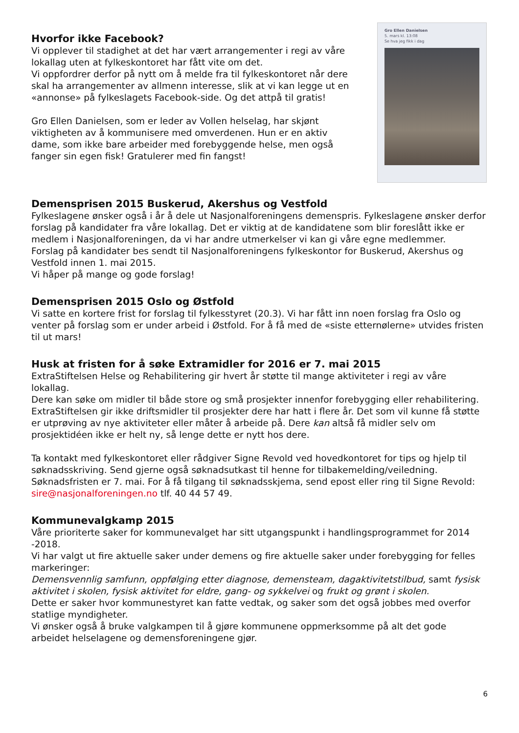Hvorfor ikke Facebook?
Vi opplever til stadighet at det har vært arrangementer i regi av våre lokallag uten at fylkeskontoret har fått vite om det.
Vi oppfordrer derfor på nytt om å melde fra til fylkeskontoret når dere skal ha arrangementer av allmenn interesse, slik at vi kan legge ut en «annonse» på fylkeslagets Facebook-side. Og det attpå til gratis!
Gro Ellen Danielsen, som er leder av Vollen helselag, har skjønt viktigheten av å kommunisere med omverdenen. Hun er en aktiv dame, som ikke bare arbeider med forebyggende helse, men også fanger sin egen fisk! Gratulerer med fin fangst!
Gro Ellen Danielsen
5. mars kl. 13:08
Se hva jeg fikk i dag
Demensprisen 2015 Buskerud, Akershus og Vestfold
Fylkeslagene ønsker også i år å dele ut Nasjonalforeningens demenspris. Fylkeslagene ønsker derfor forslag på kandidater fra våre lokallag. Det er viktig at de kandidatene som blir foreslått ikke er medlem i Nasjonalforeningen, da vi har andre utmerkelser vi kan gi våre egne medlemmer.
Forslag på kandidater bes sendt til Nasjonalforeningens fylkeskontor for Buskerud, Akershus og Vestfold innen 1. mai 2015.
Vi håper på mange og gode forslag!
Demensprisen 2015 Oslo og Østfold
Vi satte en kortere frist for forslag til fylkesstyret (20.3). Vi har fått inn noen forslag fra Oslo og venter på forslag som er under arbeid i Østfold. For å få med de «siste etternølerne» utvides fristen til ut mars!
Husk at fristen for å søke Extramidler for 2016 er 7. mai 2015
ExtraStiftelsen Helse og Rehabilitering gir hvert år støtte til mange aktiviteter i regi av våre lokallag.
Dere kan søke om midler til både store og små prosjekter innenfor forebygging eller rehabilitering. ExtraStiftelsen gir ikke driftsmidler til prosjekter dere har hatt i flere år. Det som vil kunne få støtte er utprøving av nye aktiviteter eller måter å arbeide på. Dere kan altså få midler selv om prosjektidéen ikke er helt ny, så lenge dette er nytt hos dere.
Ta kontakt med fylkeskontoret eller rådgiver Signe Revold ved hovedkontoret for tips og hjelp til søknadsskriving. Send gjerne også søknadsutkast til henne for tilbakemelding/veiledning. Søknadsfristen er 7. mai. For å få tilgang til søknadsskjema, send epost eller ring til Signe Revold: sire@nasjonalforeningen.no tlf. 40 44 57 49.
Kommunevalgkamp 2015
Våre prioriterte saker for kommunevalget har sitt utgangspunkt i handlingsprogrammet for 2014 -2018.
Vi har valgt ut fire aktuelle saker under demens og fire aktuelle saker under forebygging for felles markeringer:
Demensvennlig samfunn, oppfølging etter diagnose, demensteam, dagaktivitetstilbud, samt fysisk aktivitet i skolen, fysisk aktivitet for eldre, gang- og sykkelvei og frukt og grønt i skolen.
Dette er saker hvor kommunestyret kan fatte vedtak, og saker som det også jobbes med overfor statlige myndigheter.
Vi ønsker også å bruke valgkampen til å gjøre kommunene oppmerksomme på alt det gode arbeidet helselagene og demensforeningene gjør.
6